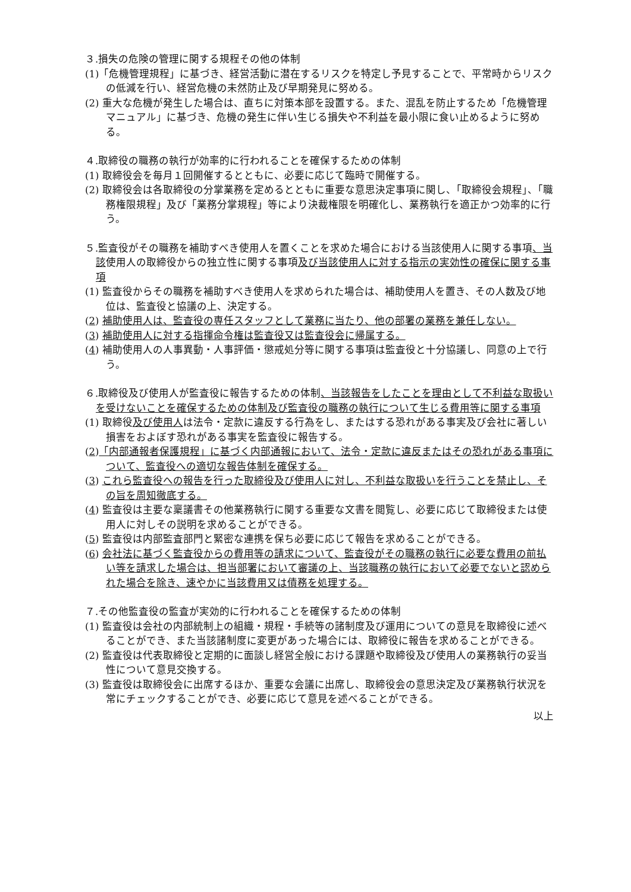３.損失の危険の管理に関する規程その他の体制
(1)「危機管理規程」に基づき、経営活動に潜在するリスクを特定し予見することで、平常時からリスクの低減を行い、経営危機の未然防止及び早期発見に努める。
(2) 重大な危機が発生した場合は、直ちに対策本部を設置する。また、混乱を防止するため「危機管理マニュアル」に基づき、危機の発生に伴い生じる損失や不利益を最小限に食い止めるように努める。
４.取締役の職務の執行が効率的に行われることを確保するための体制
(1) 取締役会を毎月１回開催するとともに、必要に応じて臨時で開催する。
(2) 取締役会は各取締役の分掌業務を定めるとともに重要な意思決定事項に関し、「取締役会規程」、「職務権限規程」及び「業務分掌規程」等により決裁権限を明確化し、業務執行を適正かつ効率的に行う。
５.監査役がその職務を補助すべき使用人を置くことを求めた場合における当該使用人に関する事項、当該使用人の取締役からの独立性に関する事項及び当該使用人に対する指示の実効性の確保に関する事項
(1) 監査役からその職務を補助すべき使用人を求められた場合は、補助使用人を置き、その人数及び地位は、監査役と協議の上、決定する。
(2) 補助使用人は、監査役の専任スタッフとして業務に当たり、他の部署の業務を兼任しない。
(3) 補助使用人に対する指揮命令権は監査役又は監査役会に帰属する。
(4) 補助使用人の人事異動・人事評価・懲戒処分等に関する事項は監査役と十分協議し、同意の上で行う。
６.取締役及び使用人が監査役に報告するための体制、当該報告をしたことを理由として不利益な取扱いを受けないことを確保するための体制及び監査役の職務の執行について生じる費用等に関する事項
(1) 取締役及び使用人は法令・定款に違反する行為をし、またはする恐れがある事実及び会社に著しい損害をおよぼす恐れがある事実を監査役に報告する。
(2)「内部通報者保護規程」に基づく内部通報において、法令・定款に違反またはその恐れがある事項について、監査役への適切な報告体制を確保する。
(3) これら監査役への報告を行った取締役及び使用人に対し、不利益な取扱いを行うことを禁止し、その旨を周知徹底する。
(4) 監査役は主要な稟議書その他業務執行に関する重要な文書を閲覧し、必要に応じて取締役または使用人に対しその説明を求めることができる。
(5) 監査役は内部監査部門と緊密な連携を保ち必要に応じて報告を求めることができる。
(6) 会社法に基づく監査役からの費用等の請求について、監査役がその職務の執行に必要な費用の前払い等を請求した場合は、担当部署において審議の上、当該職務の執行において必要でないと認められた場合を除き、速やかに当該費用又は債務を処理する。
７.その他監査役の監査が実効的に行われることを確保するための体制
(1) 監査役は会社の内部統制上の組織・規程・手続等の諸制度及び運用についての意見を取締役に述べることができ、また当該諸制度に変更があった場合には、取締役に報告を求めることができる。
(2) 監査役は代表取締役と定期的に面談し経営全般における課題や取締役及び使用人の業務執行の妥当性について意見交換する。
(3) 監査役は取締役会に出席するほか、重要な会議に出席し、取締役会の意思決定及び業務執行状況を常にチェックすることができ、必要に応じて意見を述べることができる。
以上